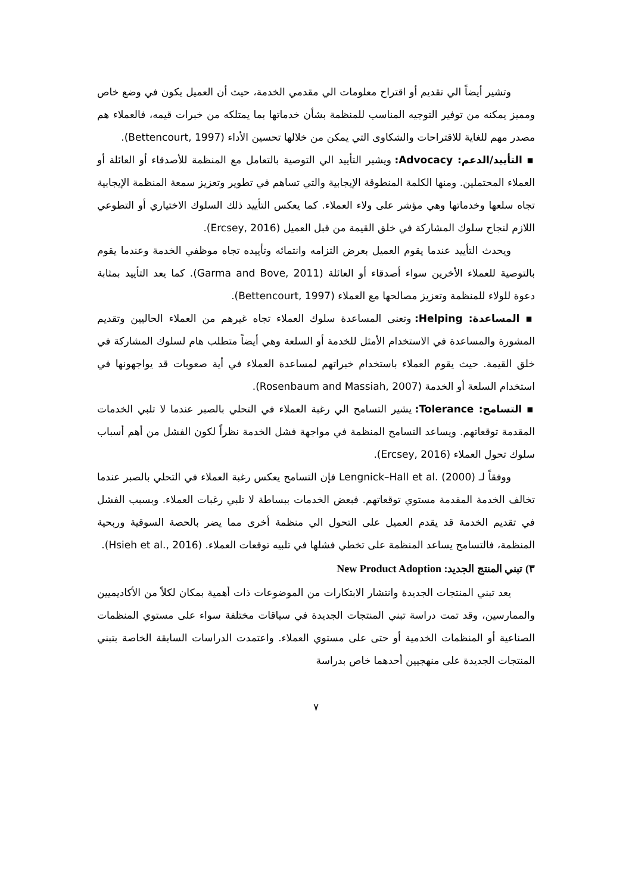وتشير أيضاً الي تقديم أو اقتراح معلومات الي مقدمي الخدمة، حيث أن العميل يكون في وضع خاص ومميز يمكنه من توفير التوجيه المناسب للمنظمة بشأن خدماتها بما يمتلكه من خبرات قيمه، فالعملاء هم مصدر مهم للغاية للاقتراحات والشكاوى التي يمكن من خلالها تحسين الأداء (Bettencourt, 1997).
▪ التأييد/الدعم: Advocacy: ويشير التأييد الي التوصية بالتعامل مع المنظمة للأصدقاء أو العائلة أو العملاء المحتملين. ومنها الكلمة المنطوقة الإيجابية والتي تساهم في تطوير وتعزيز سمعة المنظمة الإيجابية تجاه سلعها وخدماتها وهي مؤشر على ولاء العملاء. كما يعكس التأييد ذلك السلوك الاختياري أو التطوعي اللازم لنجاح سلوك المشاركة في خلق القيمة من قبل العميل (Ercsey, 2016).
ويحدث التأييد عندما يقوم العميل بعرض التزامه وانتمائه وتأييده تجاه موظفي الخدمة وعندما يقوم بالتوصية للعملاء الأخرين سواء أصدقاء أو العائلة (Garma and Bove, 2011). كما يعد التأييد بمثابة دعوة للولاء للمنظمة وتعزيز مصالحها مع العملاء (Bettencourt, 1997).
▪ المساعدة: Helping: وتعنى المساعدة سلوك العملاء تجاه غيرهم من العملاء الحاليين وتقديم المشورة والمساعدة في الاستخدام الأمثل للخدمة أو السلعة وهي أيضاً متطلب هام لسلوك المشاركة في خلق القيمة. حيث يقوم العملاء باستخدام خبراتهم لمساعدة العملاء في أية صعوبات قد يواجهونها في استخدام السلعة أو الخدمة (Rosenbaum and Massiah, 2007).
▪ التسامح: Tolerance: يشير التسامح الي رغبة العملاء في التحلي بالصبر عندما لا تلبي الخدمات المقدمة توقعاتهم. ويساعد التسامح المنظمة في مواجهة فشل الخدمة نظراً لكون الفشل من أهم أسباب سلوك تحول العملاء (Ercsey, 2016).
ووفقاً لـ Lengnick–Hall et al. (2000) فإن التسامح يعكس رغبة العملاء في التحلي بالصبر عندما تخالف الخدمة المقدمة مستوي توقعاتهم. فبعض الخدمات ببساطة لا تلبي رغبات العملاء. وبسبب الفشل في تقديم الخدمة قد يقدم العميل على التحول الي منظمة أخرى مما يضر بالحصة السوقية وربحية المنظمة، فالتسامح يساعد المنظمة على تخطي فشلها في تلبيه توقعات العملاء. (Hsieh et al., 2016).
٣) تبني المنتج الجديد: New Product Adoption
يعد تبني المنتجات الجديدة وانتشار الابتكارات من الموضوعات ذات أهمية بمكان لكلاً من الأكاديميين والممارسين، وقد تمت دراسة تبني المنتجات الجديدة في سياقات مختلفة سواء على مستوي المنظمات الصناعية أو المنظمات الخدمية أو حتى على مستوي العملاء. واعتمدت الدراسات السابقة الخاصة بتبني المنتجات الجديدة على منهجيين أحدهما خاص بدراسة
٧